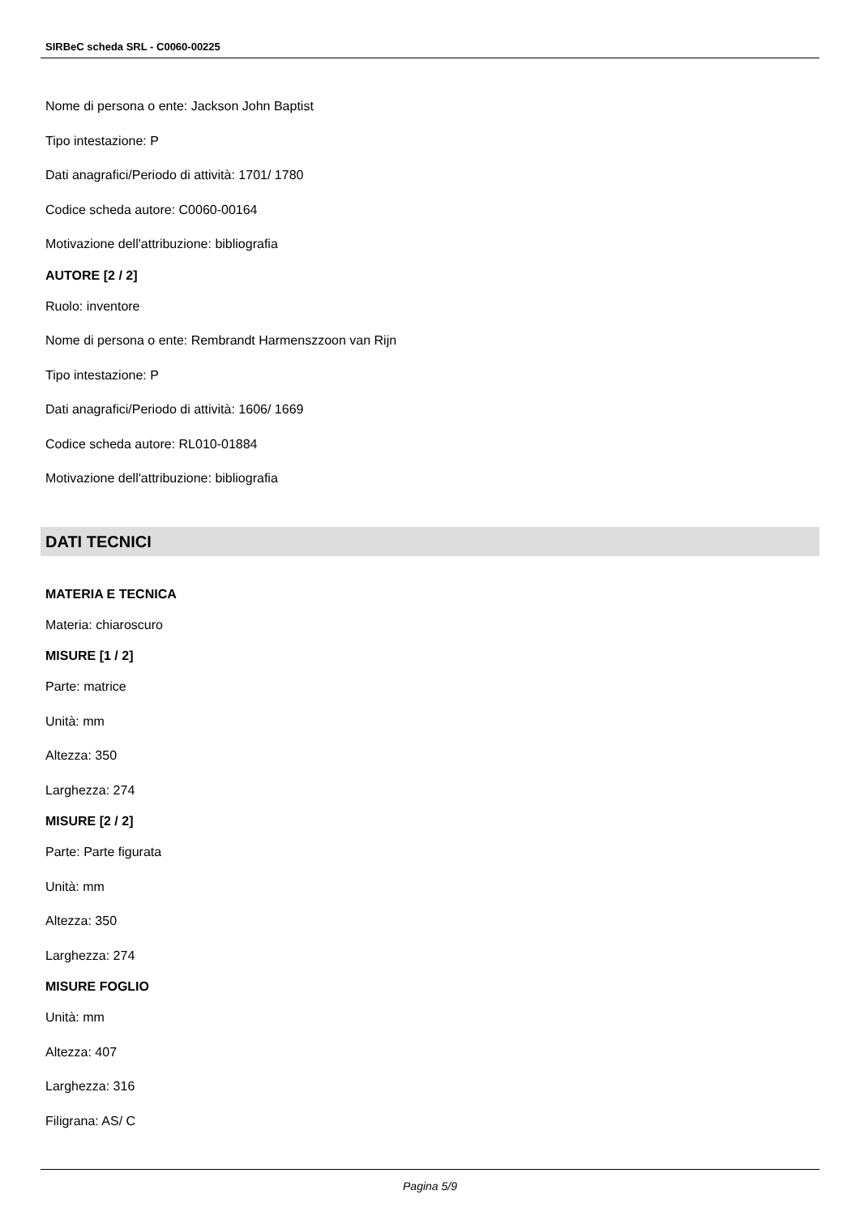SIRBeC scheda SRL - C0060-00225
Nome di persona o ente: Jackson John Baptist
Tipo intestazione: P
Dati anagrafici/Periodo di attività: 1701/ 1780
Codice scheda autore: C0060-00164
Motivazione dell'attribuzione: bibliografia
AUTORE [2 / 2]
Ruolo: inventore
Nome di persona o ente: Rembrandt Harmenszzoon van Rijn
Tipo intestazione: P
Dati anagrafici/Periodo di attività: 1606/ 1669
Codice scheda autore: RL010-01884
Motivazione dell'attribuzione: bibliografia
DATI TECNICI
MATERIA E TECNICA
Materia: chiaroscuro
MISURE [1 / 2]
Parte: matrice
Unità: mm
Altezza: 350
Larghezza: 274
MISURE [2 / 2]
Parte: Parte figurata
Unità: mm
Altezza: 350
Larghezza: 274
MISURE FOGLIO
Unità: mm
Altezza: 407
Larghezza: 316
Filigrana: AS/ C
Pagina 5/9